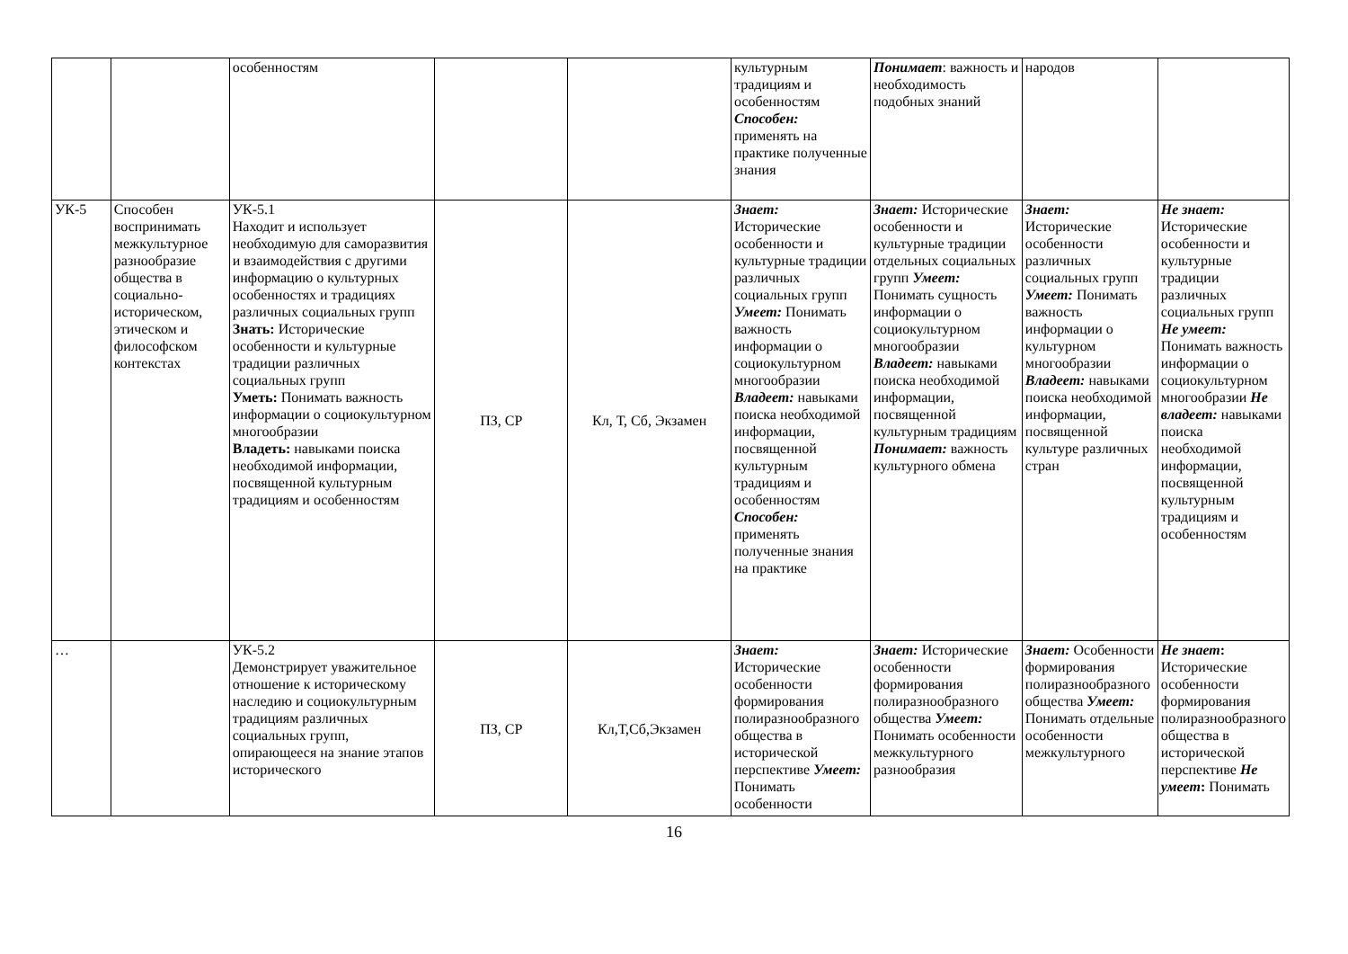| | | особенностям | | | культурным традициям и особенностям Способен: применять на практике полученные знания | Понимает : важность и необходимость подобных знаний | народов | |
| УК-5 | Способен воспринимать межкультурное разнообразие общества в социально-историческом, этическом и философском контекстах | УК-5.1 Находит и использует необходимую для саморазвития и взаимодействия с другими информацию о культурных особенностях и традициях различных социальных групп Знать: Исторические особенности и культурные традиции различных социальных групп Уметь: Понимать важность информации о социокультурном многообразии Владеть: навыками поиска необходимой информации, посвященной культурным традициям и особенностям | ПЗ, СР | Кл, Т, Сб, Экзамен | Знает: Исторические особенности и культурные традиции различных социальных групп Умеет: Понимать важность информации о социокультурном многообразии Владеет: навыками поиска необходимой информации, посвященной культурным традициям и особенностям Способен: применять полученные знания на практике | Знает: Исторические особенности и культурные традиции отдельных социальных групп Умеет: Понимать сущность информации о социокультурном многообразии Владеет: навыками поиска необходимой информации, посвященной культурным традициям Понимает: важность культурного обмена | Знает: Исторические особенности различных социальных групп Умеет: Понимать важность информации о культурном многообразии Владеет: навыками поиска необходимой информации, посвященной культуре различных стран | Не знает: Исторические особенности и культурные традиции различных социальных групп Не умеет: Понимать важность информации о социокультурном многообразии Не владеет: навыками поиска необходимой информации, посвященной культурным традициям и особенностям |
| … | | УК-5.2 Демонстрирует уважительное отношение к историческому наследию и социокультурным традициям различных социальных групп, опирающееся на знание этапов исторического | ПЗ, СР | Кл,Т,Сб,Экзамен | Знает: Исторические особенности формирования полиразнообразного общества в исторической перспективе Умеет: Понимать особенности | Знает: Исторические особенности формирования полиразнообразного общества Умеет: Понимать особенности межкультурного разнообразия | Знает: Особенности формирования полиразнообразного общества Умеет: Понимать отдельные особенности межкультурного | Не знает : Исторические особенности формирования полиразнообразного общества в исторической перспективе Не умеет : Понимать |
16